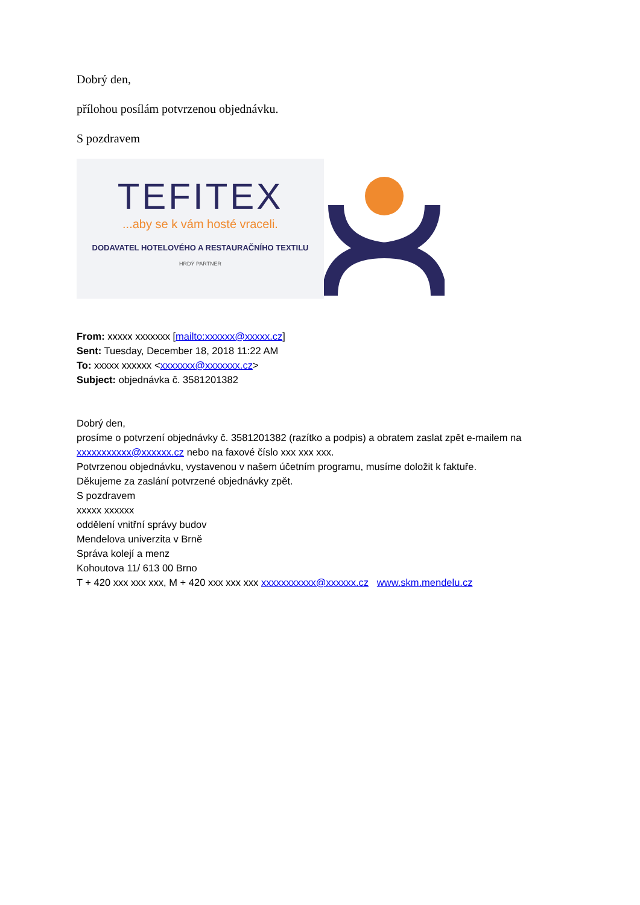Dobrý den,
přílohou posílám potvrzenou objednávku.
S pozdravem
TEFITEX
...aby se k vám hosté vraceli.
DODAVATEL HOTELOVÉHO A RESTAURAČNÍHO TEXTILU
HRDÝ PARTNER
From: xxxxx xxxxxxx [mailto:xxxxxx@xxxxx.cz]
Sent: Tuesday, December 18, 2018 11:22 AM
To: xxxxx xxxxxx <xxxxxxx@xxxxxxx.cz>
Subject: objednávka č. 3581201382
Dobrý den,
prosíme o potvrzení objednávky č. 3581201382 (razítko a podpis) a obratem zaslat zpět e-mailem na
xxxxxxxxxxx@xxxxxx.cz nebo na faxové číslo xxx xxx xxx.
Potvrzenou objednávku, vystavenou v našem účetním programu, musíme doložit k faktuře.
Děkujeme za zaslání potvrzené objednávky zpět.
S pozdravem
xxxxx xxxxxx
oddělení vnitřní správy budov
Mendelova univerzita v Brně
Správa kolejí a menz
Kohoutova 11/ 613 00 Brno
T + 420 xxx xxx xxx, M + 420 xxx xxx xxx xxxxxxxxxxx@xxxxxx.cz www.skm.mendelu.cz